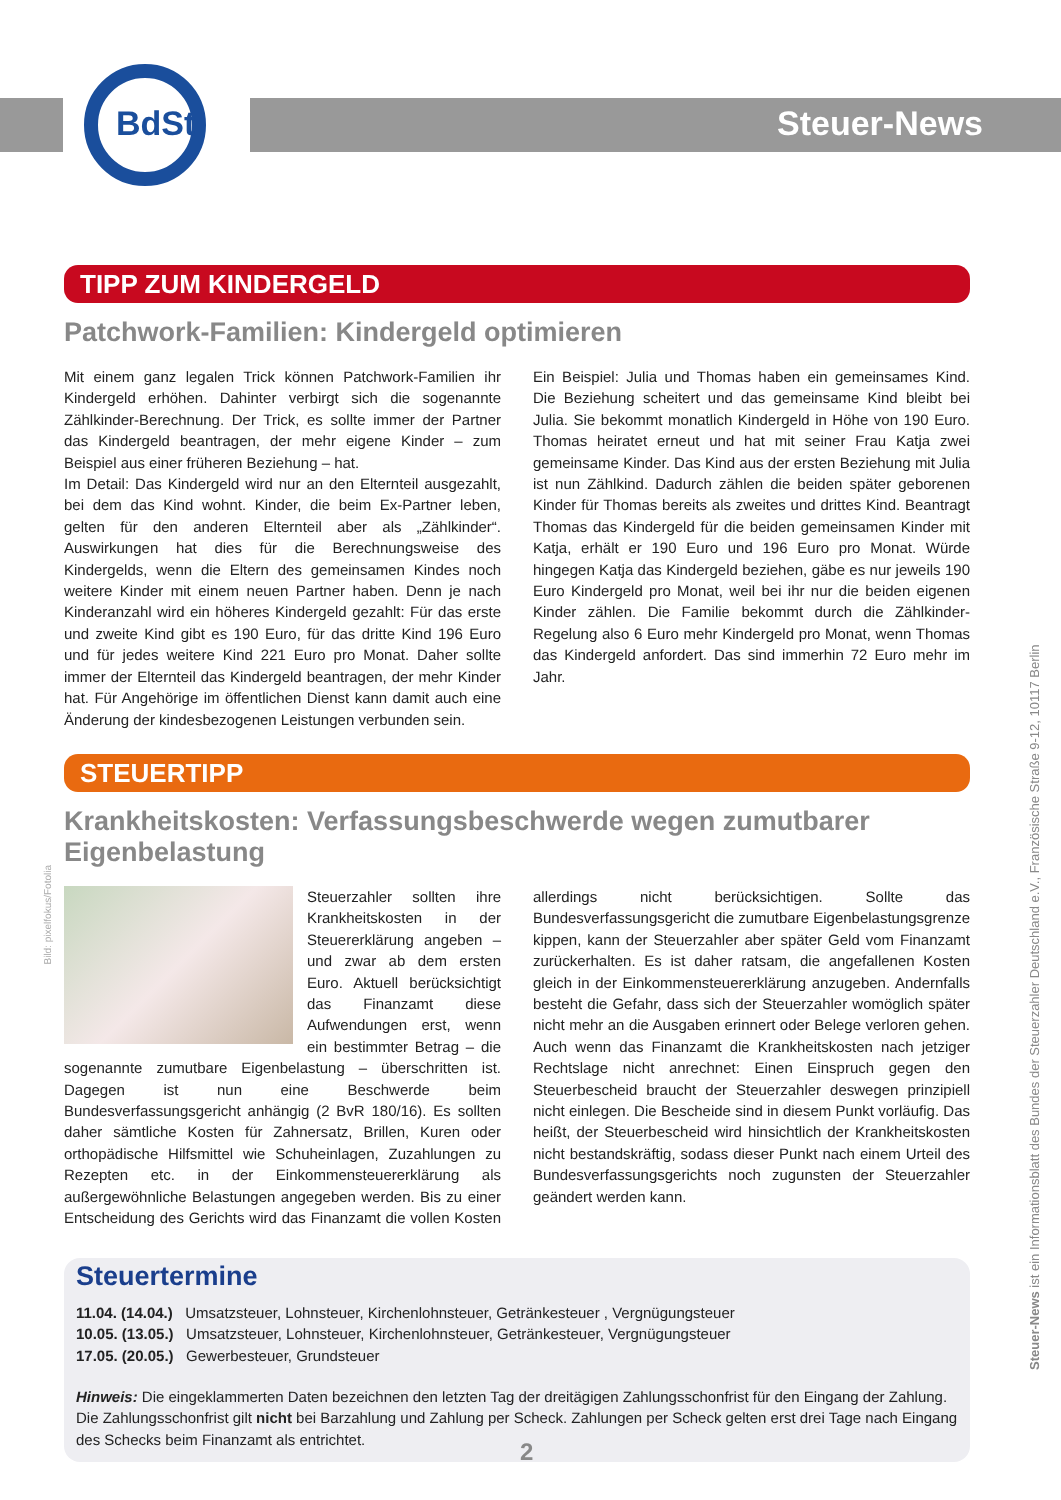BdSt Steuer-News
TIPP ZUM KINDERGELD
Patchwork-Familien: Kindergeld optimieren
Mit einem ganz legalen Trick können Patchwork-Familien ihr Kindergeld erhöhen. Dahinter verbirgt sich die sogenannte Zählkinder-Berechnung. Der Trick, es sollte immer der Partner das Kindergeld beantragen, der mehr eigene Kinder – zum Beispiel aus einer früheren Beziehung – hat.
Im Detail: Das Kindergeld wird nur an den Elternteil ausgezahlt, bei dem das Kind wohnt. Kinder, die beim Ex-Partner leben, gelten für den anderen Elternteil aber als „Zählkinder“. Auswirkungen hat dies für die Berechnungsweise des Kindergelds, wenn die Eltern des gemeinsamen Kindes noch weitere Kinder mit einem neuen Partner haben. Denn je nach Kinderanzahl wird ein höheres Kindergeld gezahlt: Für das erste und zweite Kind gibt es 190 Euro, für das dritte Kind 196 Euro und für jedes weitere Kind 221 Euro pro Monat. Daher sollte immer der Elternteil das Kindergeld beantragen, der mehr Kinder hat. Für Angehörige im öffentlichen Dienst kann damit auch eine Änderung der kindesbezogenen Leistungen verbunden sein.
Ein Beispiel: Julia und Thomas haben ein gemeinsames Kind. Die Beziehung scheitert und das gemeinsame Kind bleibt bei Julia. Sie bekommt monatlich Kindergeld in Höhe von 190 Euro. Thomas heiratet erneut und hat mit seiner Frau Katja zwei gemeinsame Kinder. Das Kind aus der ersten Beziehung mit Julia ist nun Zählkind. Dadurch zählen die beiden später geborenen Kinder für Thomas bereits als zweites und drittes Kind. Beantragt Thomas das Kindergeld für die beiden gemeinsamen Kinder mit Katja, erhält er 190 Euro und 196 Euro pro Monat. Würde hingegen Katja das Kindergeld beziehen, gäbe es nur jeweils 190 Euro Kindergeld pro Monat, weil bei ihr nur die beiden eigenen Kinder zählen. Die Familie bekommt durch die Zählkinder-Regelung also 6 Euro mehr Kindergeld pro Monat, wenn Thomas das Kindergeld anfordert. Das sind immerhin 72 Euro mehr im Jahr.
STEUERTIPP
Krankheitskosten: Verfassungsbeschwerde wegen zumutbarer Eigenbelastung
Steuerzahler sollten ihre Krankheitskosten in der Steuererklärung angeben – und zwar ab dem ersten Euro. Aktuell berücksichtigt das Finanzamt diese Aufwendungen erst, wenn ein bestimmter Betrag – die sogenannte zumutbare Eigenbelastung – überschritten ist. Dagegen ist nun eine Beschwerde beim Bundesverfassungsgericht anhängig (2 BvR 180/16). Es sollten daher sämtliche Kosten für Zahnersatz, Brillen, Kuren oder orthopädische Hilfsmittel wie Schuheinlagen, Zuzahlungen zu Rezepten etc. in der Einkommensteuererklärung als außergewöhnliche Belastungen angegeben werden. Bis zu einer Entscheidung des Gerichts wird das Finanzamt die vollen Kosten allerdings nicht berücksichtigen. Sollte das Bundesverfassungsgericht die zumutbare Eigenbelastungsgrenze kippen, kann der Steuerzahler aber später Geld vom Finanzamt zurückerhalten. Es ist daher ratsam, die angefallenen Kosten gleich in der Einkommensteuererklärung anzugeben. Andernfalls besteht die Gefahr, dass sich der Steuerzahler womöglich später nicht mehr an die Ausgaben erinnert oder Belege verloren gehen. Auch wenn das Finanzamt die Krankheitskosten nach jetziger Rechtslage nicht anrechnet: Einen Einspruch gegen den Steuerbescheid braucht der Steuerzahler deswegen prinzipiell nicht einlegen. Die Bescheide sind in diesem Punkt vorläufig. Das heißt, der Steuerbescheid wird hinsichtlich der Krankheitskosten nicht bestandskräftig, sodass dieser Punkt nach einem Urteil des Bundesverfassungsgerichts noch zugunsten der Steuerzahler geändert werden kann.
Steuertermine
11.04. (14.04.) Umsatzsteuer, Lohnsteuer, Kirchenlohnsteuer, Getränkesteuer , Vergnügungsteuer
10.05. (13.05.) Umsatzsteuer, Lohnsteuer, Kirchenlohnsteuer, Getränkesteuer, Vergnügungsteuer
17.05. (20.05.) Gewerbesteuer, Grundsteuer
Hinweis: Die eingeklammerten Daten bezeichnen den letzten Tag der dreitägigen Zahlungsschonfrist für den Eingang der Zahlung. Die Zahlungsschonfrist gilt nicht bei Barzahlung und Zahlung per Scheck. Zahlungen per Scheck gelten erst drei Tage nach Eingang des Schecks beim Finanzamt als entrichtet.
Steuer-News ist ein Informationsblatt des Bundes der Steuerzahler Deutschland e.V., Französische Straße 9-12, 10117 Berlin
Bild: pixelfokus/Fotolia
2